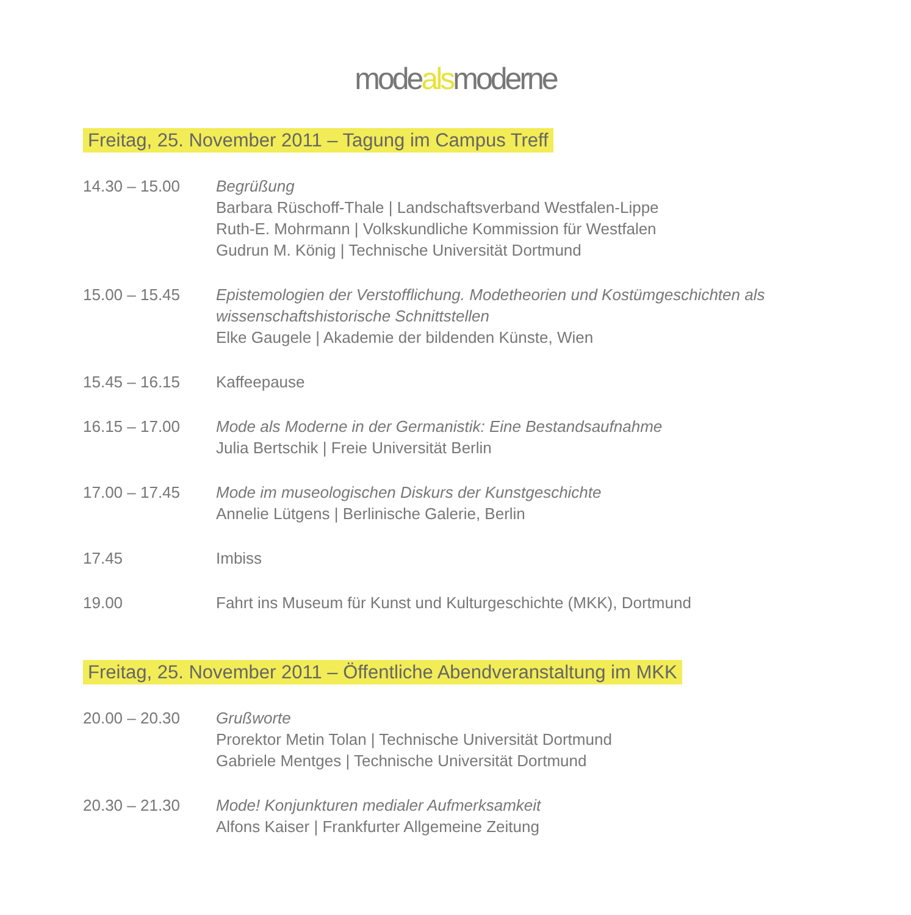modealsmoderne
Freitag, 25. November 2011 – Tagung im Campus Treff
14.30 – 15.00 Begrüßung
Barbara Rüschoff-Thale | Landschaftsverband Westfalen-Lippe
Ruth-E. Mohrmann | Volkskundliche Kommission für Westfalen
Gudrun M. König | Technische Universität Dortmund
15.00 – 15.45 Epistemologien der Verstofflichung. Modetheorien und Kostümgeschichten als wissenschaftshistorische Schnittstellen
Elke Gaugele | Akademie der bildenden Künste, Wien
15.45 – 16.15 Kaffeepause
16.15 – 17.00 Mode als Moderne in der Germanistik: Eine Bestandsaufnahme
Julia Bertschik | Freie Universität Berlin
17.00 – 17.45 Mode im museologischen Diskurs der Kunstgeschichte
Annelie Lütgens | Berlinische Galerie, Berlin
17.45 Imbiss
19.00 Fahrt ins Museum für Kunst und Kulturgeschichte (MKK), Dortmund
Freitag, 25. November 2011 – Öffentliche Abendveranstaltung im MKK
20.00 – 20.30 Grußworte
Prorektor Metin Tolan | Technische Universität Dortmund
Gabriele Mentges | Technische Universität Dortmund
20.30 – 21.30 Mode! Konjunkturen medialer Aufmerksamkeit
Alfons Kaiser | Frankfurter Allgemeine Zeitung